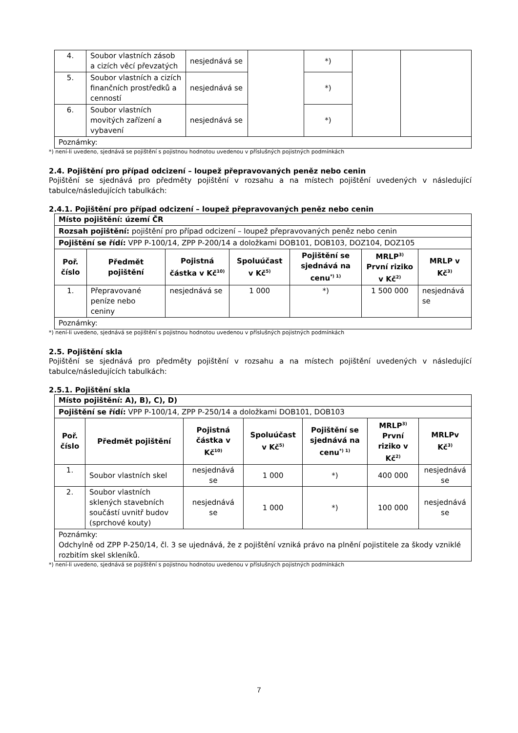| 4. | Soubor vlastních zásob a cizích věcí převzatých | nesjednává se | | *) | | |
| 5. | Soubor vlastních a cizích finančních prostředků a cenností | nesjednává se | | *) | | |
| 6. | Soubor vlastních movitých zařízení a vybavení | nesjednává se | | *) | | |
| Poznámky: | | | | | | |
*) není-li uvedeno, sjednává se pojištění s pojistnou hodnotou uvedenou v příslušných pojistných podmínkách
2.4. Pojištění pro případ odcizení – loupež přepravovaných peněz nebo cenin
Pojištění se sjednává pro předměty pojištění v rozsahu a na místech pojištění uvedených v následující tabulce/následujících tabulkách:
2.4.1. Pojištění pro případ odcizení – loupež přepravovaných peněz nebo cenin
| Místo pojištění: území ČR | | | | | | |
| Rozsah pojištění: pojištění pro případ odcizení – loupež přepravovaných peněz nebo cenin | | | | | | |
| Pojištění se řídí: VPP P-100/14, ZPP P-200/14 a doložkami DOB101, DOB103, DOZ104, DOZ105 | | | | | | |
| Poř. číslo | Předmět pojištění | Pojistná částka v Kč<sup>10)</sup> | Spoluúčast v Kč<sup>5)</sup> | Pojištění se sjednává na cenu<sup>*) 1)</sup> | MRLP<sup>3)</sup> První riziko v Kč<sup>2)</sup> | MRLP v Kč<sup>3)</sup> |
| 1. | Přepravované peníze nebo ceniny | nesjednává se | 1 000 | *) | 1 500 000 | nesjednává se |
| Poznámky: | | | | | | |
*) není-li uvedeno, sjednává se pojištění s pojistnou hodnotou uvedenou v příslušných pojistných podmínkách
2.5. Pojištění skla
Pojištění se sjednává pro předměty pojištění v rozsahu a na místech pojištění uvedených v následující tabulce/následujících tabulkách:
2.5.1. Pojištění skla
| Místo pojištění: A), B), C), D) | | | | | | |
| Pojištění se řídí: VPP P-100/14, ZPP P-250/14 a doložkami DOB101, DOB103 | | | | | | |
| Poř. číslo | Předmět pojištění | Pojistná částka v Kč<sup>10)</sup> | Spoluúčast v Kč<sup>5)</sup> | Pojištění se sjednává na cenu<sup>*) 1)</sup> | MRLP<sup>3)</sup> První riziko v Kč<sup>2)</sup> | MRLPv Kč<sup>3)</sup> |
| 1. | Soubor vlastních skel | nesjednává se | 1 000 | *) | 400 000 | nesjednává se |
| 2. | Soubor vlastních sklených stavebních součástí uvnitř budov (sprchové kouty) | nesjednává se | 1 000 | *) | 100 000 | nesjednává se |
| Poznámky: Odchylně od ZPP P-250/14, čl. 3 se ujednává, že z pojištění vzniká právo na plnění pojistitele za škody vzniklé rozbitím skel skleníků. | | | | | | |
*) není-li uvedeno, sjednává se pojištění s pojistnou hodnotou uvedenou v příslušných pojistných podmínkách
7